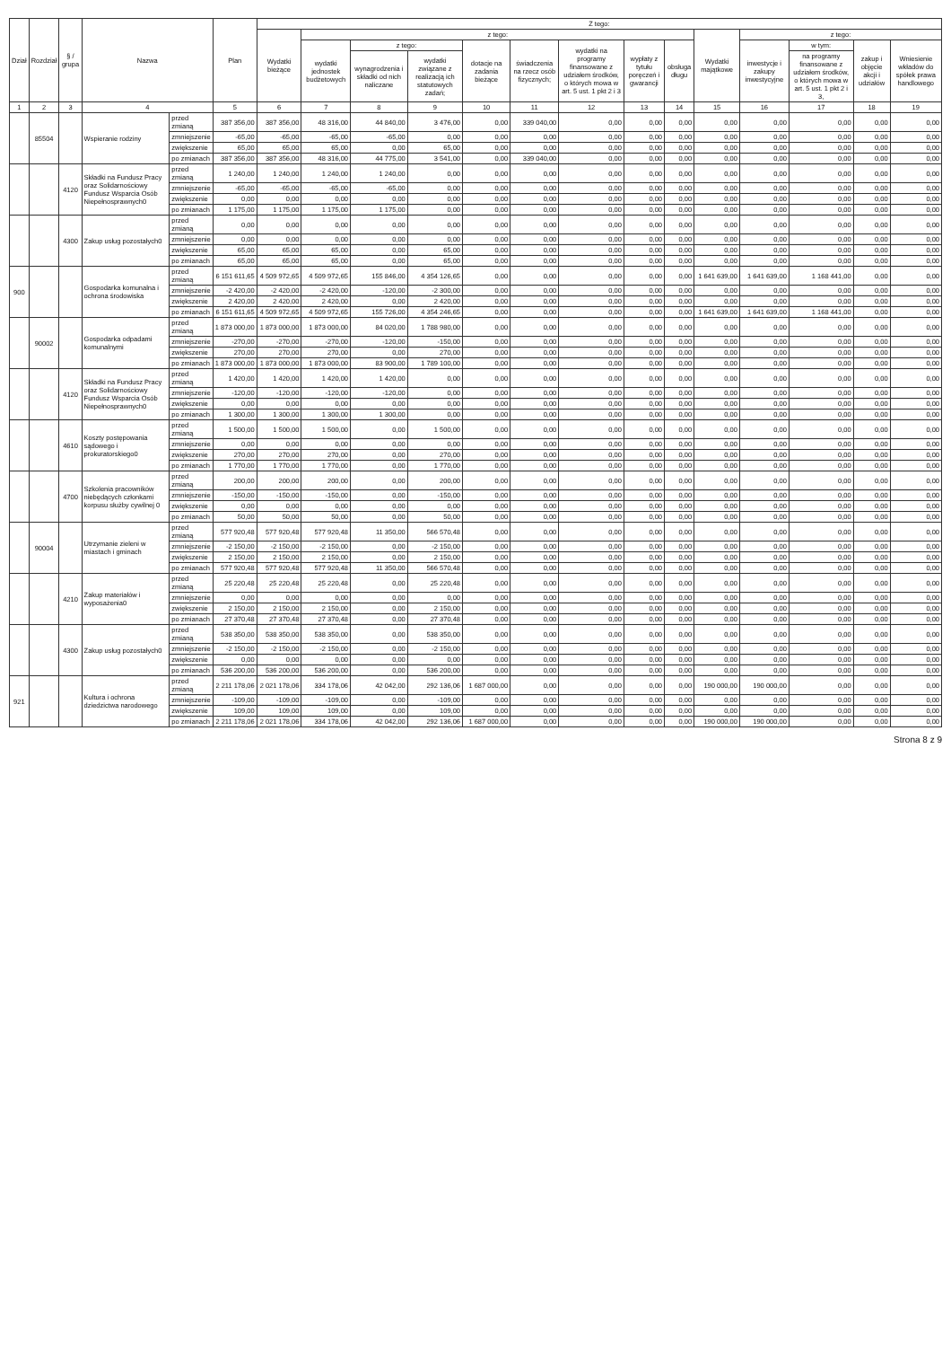| Dział | Rozdział | § / grupa | Nazwa | | Plan | Z tego: | | | | | | | | | | | | | |
| --- | --- | --- | --- | --- | --- | --- | --- | --- | --- | --- | --- | --- | --- | --- | --- | --- | --- | --- | --- |
| | | | | | | Wydatki bieżące | z tego: | | | | | | | | Wydatki majątkowe | z tego: | | | |
| | | | | | | | wydatki jednostek budżetowych | z tego: | | dotacje na zadania bieżące | świadczenia na rzecz osób fizycznych; | wydatki na programy finansowane z udziałem środków, o których mowa w art. 5 ust. 1 pkt 2 i 3 | wypłaty z tytułu poręczeń i gwarancji | obsługa długu | | inwestycje i zakupy inwestycyjne | w tym: | zakup i objęcie akcji i udziałów | Wniesienie wkładów do spółek prawa handlowego |
| | | | | | | | | wynagrodzenia i składki od nich naliczane | wydatki związane z realizacją ich statutowych zadań; | | | | | | | | na programy finansowane z udziałem środków, o których mowa w art. 5 ust. 1 pkt 2 i 3, | | |
| 1 | 2 | 3 | 4 | | 5 | 6 | 7 | 8 | 9 | 10 | 11 | 12 | 13 | 14 | 15 | 16 | 17 | 18 | 19 |
| | 85504 | | Wspieranie rodziny | przed zmianą | 387 356,00 | 387 356,00 | 48 316,00 | 44 840,00 | 3 476,00 | 0,00 | 339 040,00 | 0,00 | 0,00 | 0,00 | 0,00 | 0,00 | 0,00 | 0,00 | 0,00 |
| | | | | zmniejszenie | -65,00 | -65,00 | -65,00 | -65,00 | 0,00 | 0,00 | 0,00 | 0,00 | 0,00 | 0,00 | 0,00 | 0,00 | 0,00 | 0,00 | 0,00 |
| | | | | zwiększenie | 65,00 | 65,00 | 65,00 | 0,00 | 65,00 | 0,00 | 0,00 | 0,00 | 0,00 | 0,00 | 0,00 | 0,00 | 0,00 | 0,00 | 0,00 |
| | | | | po zmianach | 387 356,00 | 387 356,00 | 48 316,00 | 44 775,00 | 3 541,00 | 0,00 | 339 040,00 | 0,00 | 0,00 | 0,00 | 0,00 | 0,00 | 0,00 | 0,00 | 0,00 |
| | | 4120 | Składki na Fundusz Pracy oraz Solidarnościowy Fundusz Wsparcia Osób Niepełnosprawnych0 | przed zmianą | 1 240,00 | 1 240,00 | 1 240,00 | 1 240,00 | 0,00 | 0,00 | 0,00 | 0,00 | 0,00 | 0,00 | 0,00 | 0,00 | 0,00 | 0,00 | 0,00 |
| | | | | zmniejszenie | -65,00 | -65,00 | -65,00 | -65,00 | 0,00 | 0,00 | 0,00 | 0,00 | 0,00 | 0,00 | 0,00 | 0,00 | 0,00 | 0,00 | 0,00 |
| | | | | zwiększenie | 0,00 | 0,00 | 0,00 | 0,00 | 0,00 | 0,00 | 0,00 | 0,00 | 0,00 | 0,00 | 0,00 | 0,00 | 0,00 | 0,00 | 0,00 |
| | | | | po zmianach | 1 175,00 | 1 175,00 | 1 175,00 | 1 175,00 | 0,00 | 0,00 | 0,00 | 0,00 | 0,00 | 0,00 | 0,00 | 0,00 | 0,00 | 0,00 | 0,00 |
| | | 4300 | Zakup usług pozostałych0 | przed zmianą | 0,00 | 0,00 | 0,00 | 0,00 | 0,00 | 0,00 | 0,00 | 0,00 | 0,00 | 0,00 | 0,00 | 0,00 | 0,00 | 0,00 | 0,00 |
| | | | | zmniejszenie | 0,00 | 0,00 | 0,00 | 0,00 | 0,00 | 0,00 | 0,00 | 0,00 | 0,00 | 0,00 | 0,00 | 0,00 | 0,00 | 0,00 | 0,00 |
| | | | | zwiększenie | 65,00 | 65,00 | 65,00 | 0,00 | 65,00 | 0,00 | 0,00 | 0,00 | 0,00 | 0,00 | 0,00 | 0,00 | 0,00 | 0,00 | 0,00 |
| | | | | po zmianach | 65,00 | 65,00 | 65,00 | 0,00 | 65,00 | 0,00 | 0,00 | 0,00 | 0,00 | 0,00 | 0,00 | 0,00 | 0,00 | 0,00 | 0,00 |
| 900 | | | Gospodarka komunalna i ochrona środowiska | przed zmianą | 6 151 611,65 | 4 509 972,65 | 4 509 972,65 | 155 846,00 | 4 354 126,65 | 0,00 | 0,00 | 0,00 | 0,00 | 0,00 | 1 641 639,00 | 1 641 639,00 | 1 168 441,00 | 0,00 | 0,00 |
| | | | | zmniejszenie | -2 420,00 | -2 420,00 | -2 420,00 | -120,00 | -2 300,00 | 0,00 | 0,00 | 0,00 | 0,00 | 0,00 | 0,00 | 0,00 | 0,00 | 0,00 | 0,00 |
| | | | | zwiększenie | 2 420,00 | 2 420,00 | 2 420,00 | 0,00 | 2 420,00 | 0,00 | 0,00 | 0,00 | 0,00 | 0,00 | 0,00 | 0,00 | 0,00 | 0,00 | 0,00 |
| | | | | po zmianach | 6 151 611,65 | 4 509 972,65 | 4 509 972,65 | 155 726,00 | 4 354 246,65 | 0,00 | 0,00 | 0,00 | 0,00 | 0,00 | 1 641 639,00 | 1 641 639,00 | 1 168 441,00 | 0,00 | 0,00 |
| | 90002 | | Gospodarka odpadami komunalnymi | przed zmianą | 1 873 000,00 | 1 873 000,00 | 1 873 000,00 | 84 020,00 | 1 788 980,00 | 0,00 | 0,00 | 0,00 | 0,00 | 0,00 | 0,00 | 0,00 | 0,00 | 0,00 | 0,00 |
| | | | | zmniejszenie | -270,00 | -270,00 | -270,00 | -120,00 | -150,00 | 0,00 | 0,00 | 0,00 | 0,00 | 0,00 | 0,00 | 0,00 | 0,00 | 0,00 | 0,00 |
| | | | | zwiększenie | 270,00 | 270,00 | 270,00 | 0,00 | 270,00 | 0,00 | 0,00 | 0,00 | 0,00 | 0,00 | 0,00 | 0,00 | 0,00 | 0,00 | 0,00 |
| | | | | po zmianach | 1 873 000,00 | 1 873 000,00 | 1 873 000,00 | 83 900,00 | 1 789 100,00 | 0,00 | 0,00 | 0,00 | 0,00 | 0,00 | 0,00 | 0,00 | 0,00 | 0,00 | 0,00 |
| | | 4120 | Składki na Fundusz Pracy oraz Solidarnościowy Fundusz Wsparcia Osób Niepełnosprawnych0 | przed zmianą | 1 420,00 | 1 420,00 | 1 420,00 | 1 420,00 | 0,00 | 0,00 | 0,00 | 0,00 | 0,00 | 0,00 | 0,00 | 0,00 | 0,00 | 0,00 | 0,00 |
| | | | | zmniejszenie | -120,00 | -120,00 | -120,00 | -120,00 | 0,00 | 0,00 | 0,00 | 0,00 | 0,00 | 0,00 | 0,00 | 0,00 | 0,00 | 0,00 | 0,00 |
| | | | | zwiększenie | 0,00 | 0,00 | 0,00 | 0,00 | 0,00 | 0,00 | 0,00 | 0,00 | 0,00 | 0,00 | 0,00 | 0,00 | 0,00 | 0,00 | 0,00 |
| | | | | po zmianach | 1 300,00 | 1 300,00 | 1 300,00 | 1 300,00 | 0,00 | 0,00 | 0,00 | 0,00 | 0,00 | 0,00 | 0,00 | 0,00 | 0,00 | 0,00 | 0,00 |
| | | 4610 | Koszty postępowania sądowego i prokuratorskiego0 | przed zmianą | 1 500,00 | 1 500,00 | 1 500,00 | 0,00 | 1 500,00 | 0,00 | 0,00 | 0,00 | 0,00 | 0,00 | 0,00 | 0,00 | 0,00 | 0,00 | 0,00 |
| | | | | zmniejszenie | 0,00 | 0,00 | 0,00 | 0,00 | 0,00 | 0,00 | 0,00 | 0,00 | 0,00 | 0,00 | 0,00 | 0,00 | 0,00 | 0,00 | 0,00 |
| | | | | zwiększenie | 270,00 | 270,00 | 270,00 | 0,00 | 270,00 | 0,00 | 0,00 | 0,00 | 0,00 | 0,00 | 0,00 | 0,00 | 0,00 | 0,00 | 0,00 |
| | | | | po zmianach | 1 770,00 | 1 770,00 | 1 770,00 | 0,00 | 1 770,00 | 0,00 | 0,00 | 0,00 | 0,00 | 0,00 | 0,00 | 0,00 | 0,00 | 0,00 | 0,00 |
| | | 4700 | Szkolenia pracowników niebędących członkami korpusu służby cywilnej 0 | przed zmianą | 200,00 | 200,00 | 200,00 | 0,00 | 200,00 | 0,00 | 0,00 | 0,00 | 0,00 | 0,00 | 0,00 | 0,00 | 0,00 | 0,00 | 0,00 |
| | | | | zmniejszenie | -150,00 | -150,00 | -150,00 | 0,00 | -150,00 | 0,00 | 0,00 | 0,00 | 0,00 | 0,00 | 0,00 | 0,00 | 0,00 | 0,00 | 0,00 |
| | | | | zwiększenie | 0,00 | 0,00 | 0,00 | 0,00 | 0,00 | 0,00 | 0,00 | 0,00 | 0,00 | 0,00 | 0,00 | 0,00 | 0,00 | 0,00 | 0,00 |
| | | | | po zmianach | 50,00 | 50,00 | 50,00 | 0,00 | 50,00 | 0,00 | 0,00 | 0,00 | 0,00 | 0,00 | 0,00 | 0,00 | 0,00 | 0,00 | 0,00 |
| | 90004 | | Utrzymanie zieleni w miastach i gminach | przed zmianą | 577 920,48 | 577 920,48 | 577 920,48 | 11 350,00 | 566 570,48 | 0,00 | 0,00 | 0,00 | 0,00 | 0,00 | 0,00 | 0,00 | 0,00 | 0,00 | 0,00 |
| | | | | zmniejszenie | -2 150,00 | -2 150,00 | -2 150,00 | 0,00 | -2 150,00 | 0,00 | 0,00 | 0,00 | 0,00 | 0,00 | 0,00 | 0,00 | 0,00 | 0,00 | 0,00 |
| | | | | zwiększenie | 2 150,00 | 2 150,00 | 2 150,00 | 0,00 | 2 150,00 | 0,00 | 0,00 | 0,00 | 0,00 | 0,00 | 0,00 | 0,00 | 0,00 | 0,00 | 0,00 |
| | | | | po zmianach | 577 920,48 | 577 920,48 | 577 920,48 | 11 350,00 | 566 570,48 | 0,00 | 0,00 | 0,00 | 0,00 | 0,00 | 0,00 | 0,00 | 0,00 | 0,00 | 0,00 |
| | | 4210 | Zakup materiałów i wyposażenia0 | przed zmianą | 25 220,48 | 25 220,48 | 25 220,48 | 0,00 | 25 220,48 | 0,00 | 0,00 | 0,00 | 0,00 | 0,00 | 0,00 | 0,00 | 0,00 | 0,00 | 0,00 |
| | | | | zmniejszenie | 0,00 | 0,00 | 0,00 | 0,00 | 0,00 | 0,00 | 0,00 | 0,00 | 0,00 | 0,00 | 0,00 | 0,00 | 0,00 | 0,00 | 0,00 |
| | | | | zwiększenie | 2 150,00 | 2 150,00 | 2 150,00 | 0,00 | 2 150,00 | 0,00 | 0,00 | 0,00 | 0,00 | 0,00 | 0,00 | 0,00 | 0,00 | 0,00 | 0,00 |
| | | | | po zmianach | 27 370,48 | 27 370,48 | 27 370,48 | 0,00 | 27 370,48 | 0,00 | 0,00 | 0,00 | 0,00 | 0,00 | 0,00 | 0,00 | 0,00 | 0,00 | 0,00 |
| | | 4300 | Zakup usług pozostałych0 | przed zmianą | 538 350,00 | 538 350,00 | 538 350,00 | 0,00 | 538 350,00 | 0,00 | 0,00 | 0,00 | 0,00 | 0,00 | 0,00 | 0,00 | 0,00 | 0,00 | 0,00 |
| | | | | zmniejszenie | -2 150,00 | -2 150,00 | -2 150,00 | 0,00 | -2 150,00 | 0,00 | 0,00 | 0,00 | 0,00 | 0,00 | 0,00 | 0,00 | 0,00 | 0,00 | 0,00 |
| | | | | zwiększenie | 0,00 | 0,00 | 0,00 | 0,00 | 0,00 | 0,00 | 0,00 | 0,00 | 0,00 | 0,00 | 0,00 | 0,00 | 0,00 | 0,00 | 0,00 |
| | | | | po zmianach | 536 200,00 | 536 200,00 | 536 200,00 | 0,00 | 536 200,00 | 0,00 | 0,00 | 0,00 | 0,00 | 0,00 | 0,00 | 0,00 | 0,00 | 0,00 | 0,00 |
| 921 | | | Kultura i ochrona dziedzictwa narodowego | przed zmianą | 2 211 178,06 | 2 021 178,06 | 334 178,06 | 42 042,00 | 292 136,06 | 1 687 000,00 | 0,00 | 0,00 | 0,00 | 0,00 | 190 000,00 | 190 000,00 | 0,00 | 0,00 | 0,00 |
| | | | | zmniejszenie | -109,00 | -109,00 | -109,00 | 0,00 | -109,00 | 0,00 | 0,00 | 0,00 | 0,00 | 0,00 | 0,00 | 0,00 | 0,00 | 0,00 | 0,00 |
| | | | | zwiększenie | 109,00 | 109,00 | 109,00 | 0,00 | 109,00 | 0,00 | 0,00 | 0,00 | 0,00 | 0,00 | 0,00 | 0,00 | 0,00 | 0,00 | 0,00 |
| | | | | po zmianach | 2 211 178,06 | 2 021 178,06 | 334 178,06 | 42 042,00 | 292 136,06 | 1 687 000,00 | 0,00 | 0,00 | 0,00 | 0,00 | 190 000,00 | 190 000,00 | 0,00 | 0,00 | 0,00 |
Strona 8 z 9